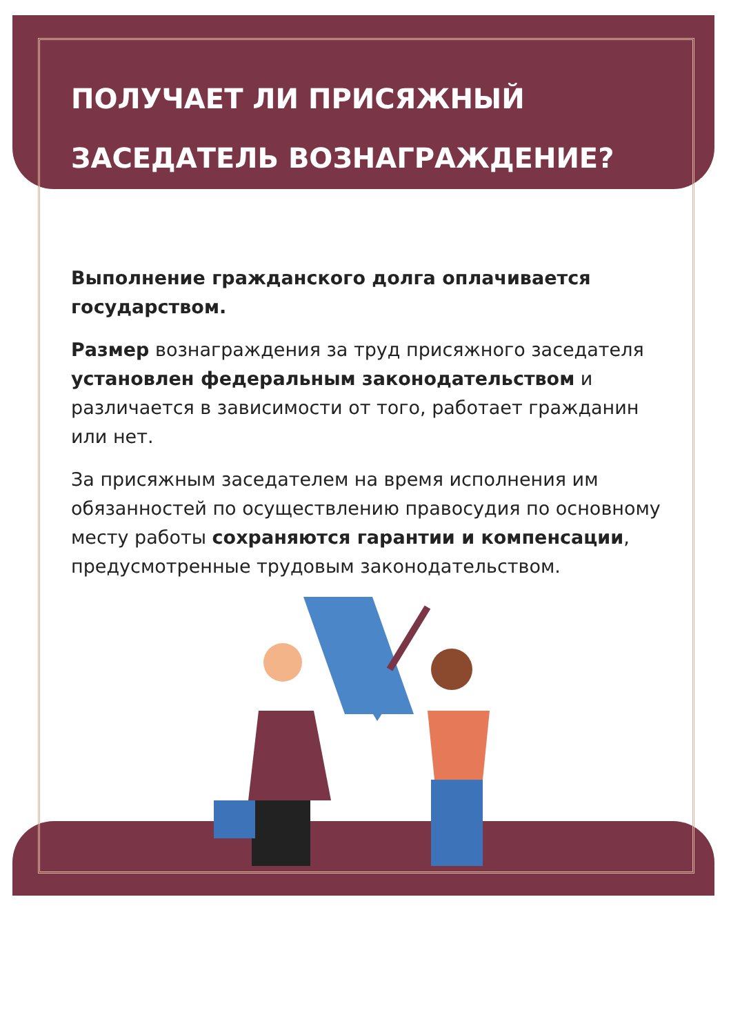ПОЛУЧАЕТ ЛИ ПРИСЯЖНЫЙ ЗАСЕДАТЕЛЬ ВОЗНАГРАЖДЕНИЕ?
Выполнение гражданского долга оплачивается государством.
Размер вознаграждения за труд присяжного заседателя установлен федеральным законодательством и различается в зависимости от того, работает гражданин или нет.
За присяжным заседателем на время исполнения им обязанностей по осуществлению правосудия по основному месту работы сохраняются гарантии и компенсации, предусмотренные трудовым законодательством.